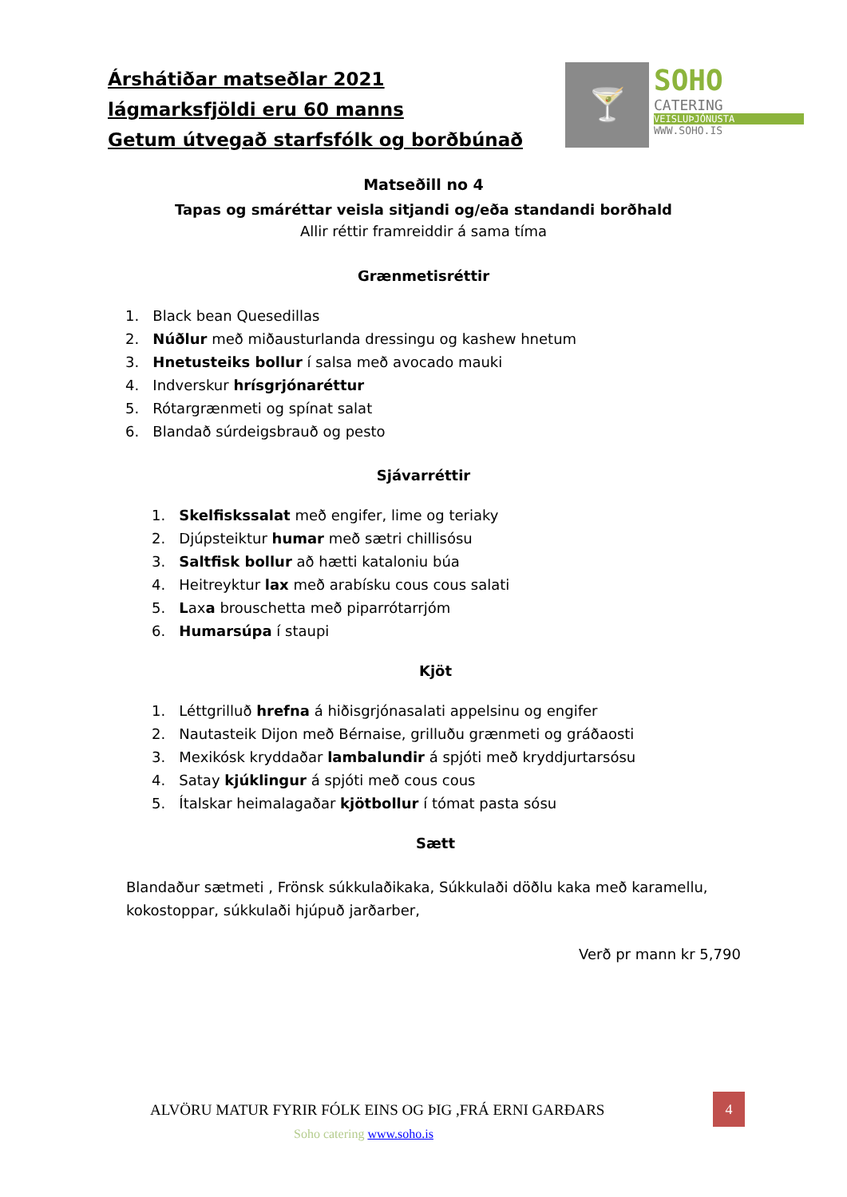Árshátiðar matseðlar 2021
lágmarksfjöldi eru 60 manns
Getum útvegað starfsfólk og borðbúnað
🍸 SOHO
CATERING
VEISLUÞJÓNUSTA
WWW.SOHO.IS
Matseðill no 4
Tapas og smáréttar veisla sitjandi og/eða standandi borðhald
Allir réttir framreiddir á sama tíma
Grænmetisréttir
1. Black bean Quesedillas
2. Núðlur með miðausturlanda dressingu og kashew hnetum
3. Hnetusteiks bollur í salsa með avocado mauki
4. Indverskur hrísgrjónaréttur
5. Rótargrænmeti og spínat salat
6. Blandað súrdeigsbrauð og pesto
Sjávarréttir
1. Skelfiskssalat með engifer, lime og teriaky
2. Djúpsteiktur humar með sætri chillisósu
3. Saltfisk bollur að hætti kataloniu búa
4. Heitreyktur lax með arabísku cous cous salati
5. Laxa brouschetta með piparrótarrjóm
6. Humarsúpa í staupi
Kjöt
1. Léttgrilluð hrefna á hiðisgrjónasalati appelsinu og engifer
2. Nautasteik Dijon með Bérnaise, grilluðu grænmeti og gráðaosti
3. Mexikósk kryddaðar lambalundir á spjóti með kryddjurtarsósu
4. Satay kjúklingur á spjóti með cous cous
5. Ítalskar heimalagaðar kjötbollur í tómat pasta sósu
Sætt
Blandaður sætmeti , Frönsk súkkulaðikaka, Súkkulaði döðlu kaka með karamellu, kokostoppar, súkkulaði hjúpuð jarðarber,
Verð pr mann kr 5,790
ALVÖRU MATUR FYRIR FÓLK EINS OG ÞIG ,FRÁ ERNI GARÐARS
4
Soho catering www.soho.is